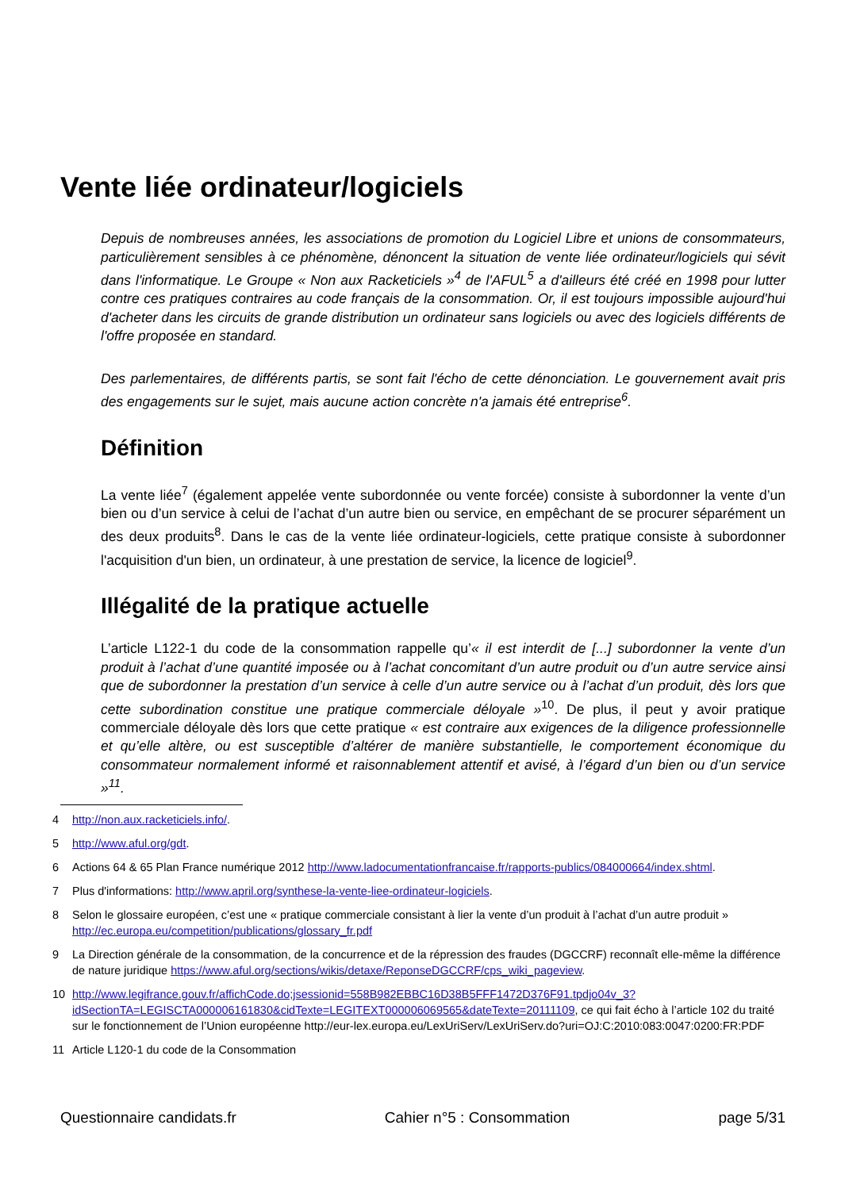Vente liée ordinateur/logiciels
Depuis de nombreuses années, les associations de promotion du Logiciel Libre et unions de consommateurs, particulièrement sensibles à ce phénomène, dénoncent la situation de vente liée ordinateur/logiciels qui sévit dans l'informatique. Le Groupe « Non aux Racketiciels »<sup>4</sup> de l'AFUL<sup>5</sup> a d'ailleurs été créé en 1998 pour lutter contre ces pratiques contraires au code français de la consommation. Or, il est toujours impossible aujourd'hui d'acheter dans les circuits de grande distribution un ordinateur sans logiciels ou avec des logiciels différents de l'offre proposée en standard.
Des parlementaires, de différents partis, se sont fait l'écho de cette dénonciation. Le gouvernement avait pris des engagements sur le sujet, mais aucune action concrète n'a jamais été entreprise<sup>6</sup>.
Définition
La vente liée<sup>7</sup> (également appelée vente subordonnée ou vente forcée) consiste à subordonner la vente d’un bien ou d’un service à celui de l’achat d’un autre bien ou service, en empêchant de se procurer séparément un des deux produits<sup>8</sup>. Dans le cas de la vente liée ordinateur-logiciels, cette pratique consiste à subordonner l'acquisition d'un bien, un ordinateur, à une prestation de service, la licence de logiciel<sup>9</sup>.
Illégalité de la pratique actuelle
L’article L122-1 du code de la consommation rappelle qu’« il est interdit de [...] subordonner la vente d’un produit à l’achat d’une quantité imposée ou à l’achat concomitant d’un autre produit ou d’un autre service ainsi que de subordonner la prestation d’un service à celle d’un autre service ou à l’achat d’un produit, dès lors que cette subordination constitue une pratique commerciale déloyale »<sup>10</sup>. De plus, il peut y avoir pratique commerciale déloyale dès lors que cette pratique « est contraire aux exigences de la diligence professionnelle et qu’elle altère, ou est susceptible d’altérer de manière substantielle, le comportement économique du consommateur normalement informé et raisonnablement attentif et avisé, à l’égard d’un bien ou d’un service »<sup>11</sup>.
4 http://non.aux.racketiciels.info/.
5 http://www.aful.org/gdt.
6 Actions 64 & 65 Plan France numérique 2012 http://www.ladocumentationfrancaise.fr/rapports-publics/084000664/index.shtml.
7 Plus d'informations: http://www.april.org/synthese-la-vente-liee-ordinateur-logiciels.
8 Selon le glossaire européen, c’est une « pratique commerciale consistant à lier la vente d’un produit à l’achat d’un autre produit » http://ec.europa.eu/competition/publications/glossary_fr.pdf
9 La Direction générale de la consommation, de la concurrence et de la répression des fraudes (DGCCRF) reconnaît elle-même la différence de nature juridique https://www.aful.org/sections/wikis/detaxe/ReponseDGCCRF/cps_wiki_pageview.
10 http://www.legifrance.gouv.fr/affichCode.do;jsessionid=558B982EBBC16D38B5FFF1472D376F91.tpdjo04v_3?idSectionTA=LEGISCTA000006161830&cidTexte=LEGITEXT000006069565&dateTexte=20111109, ce qui fait écho à l’article 102 du traité sur le fonctionnement de l’Union européenne http://eur-lex.europa.eu/LexUriServ/LexUriServ.do?uri=OJ:C:2010:083:0047:0200:FR:PDF
11 Article L120-1 du code de la Consommation
Questionnaire candidats.fr Cahier n°5 : Consommation page 5/31